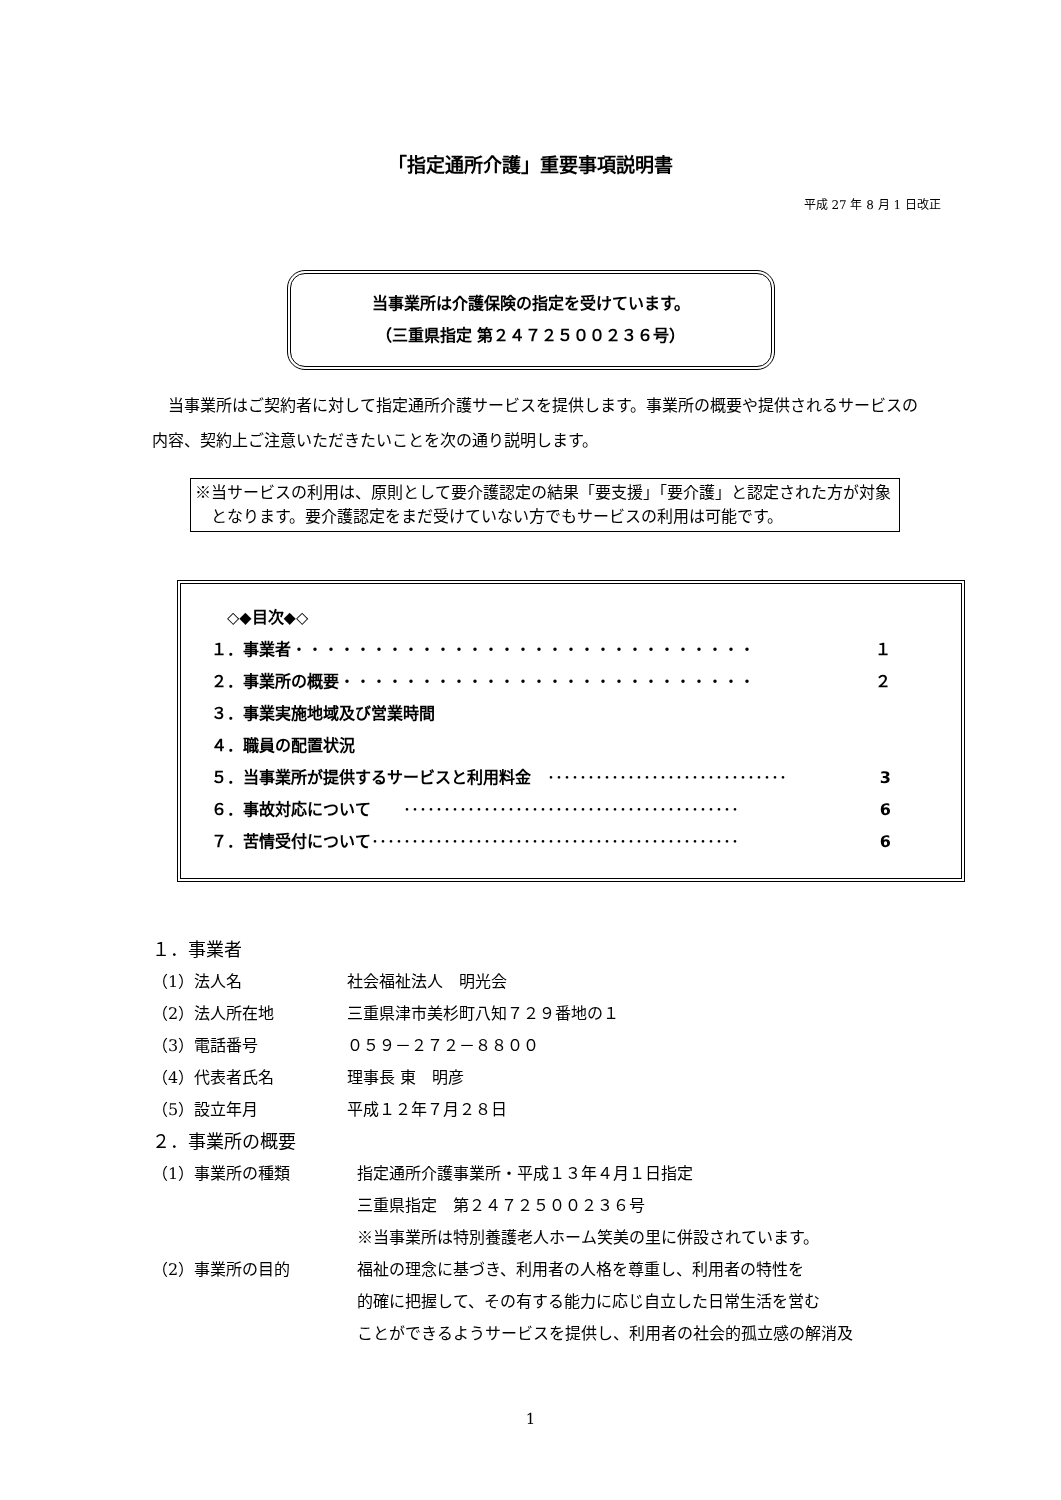「指定通所介護」重要事項説明書
平成 27 年 8 月 1 日改正
当事業所は介護保険の指定を受けています。
（三重県指定 第２４７２５００２３６号）
当事業所はご契約者に対して指定通所介護サービスを提供します。事業所の概要や提供されるサービスの内容、契約上ご注意いただきたいことを次の通り説明します。
※当サービスの利用は、原則として要介護認定の結果「要支援」「要介護」と認定された方が対象となります。要介護認定をまだ受けていない方でもサービスの利用は可能です。
　◇◆目次◆◇
１．事業者 ・・・・・・・・・・・・・・・・・・・・・・・・・・・・・ １
２．事業所の概要 ・・・・・・・・・・・・・・・・・・・・・・・・・・ ２
３．事業実施地域及び営業時間
４．職員の配置状況
５．当事業所が提供するサービスと利用料金　･･････････････････････････････ 3
６．事故対応について　　･･････････････････････････････････････････ 6
７．苦情受付について ･･････････････････････････････････････････････ 6
１．事業者
（1）法人名 社会福祉法人　明光会
（2）法人所在地 三重県津市美杉町八知７２９番地の１
（3）電話番号 ０５９－２７２－８８００
（4）代表者氏名 理事長 東　明彦
（5）設立年月 平成１２年７月２８日
２．事業所の概要
（1）事業所の種類 指定通所介護事業所・平成１３年４月１日指定
三重県指定　第２４７２５００２３６号
※当事業所は特別養護老人ホーム笑美の里に併設されています。
（2）事業所の目的 福祉の理念に基づき、利用者の人格を尊重し、利用者の特性を
的確に把握して、その有する能力に応じ自立した日常生活を営む
ことができるようサービスを提供し、利用者の社会的孤立感の解消及
1